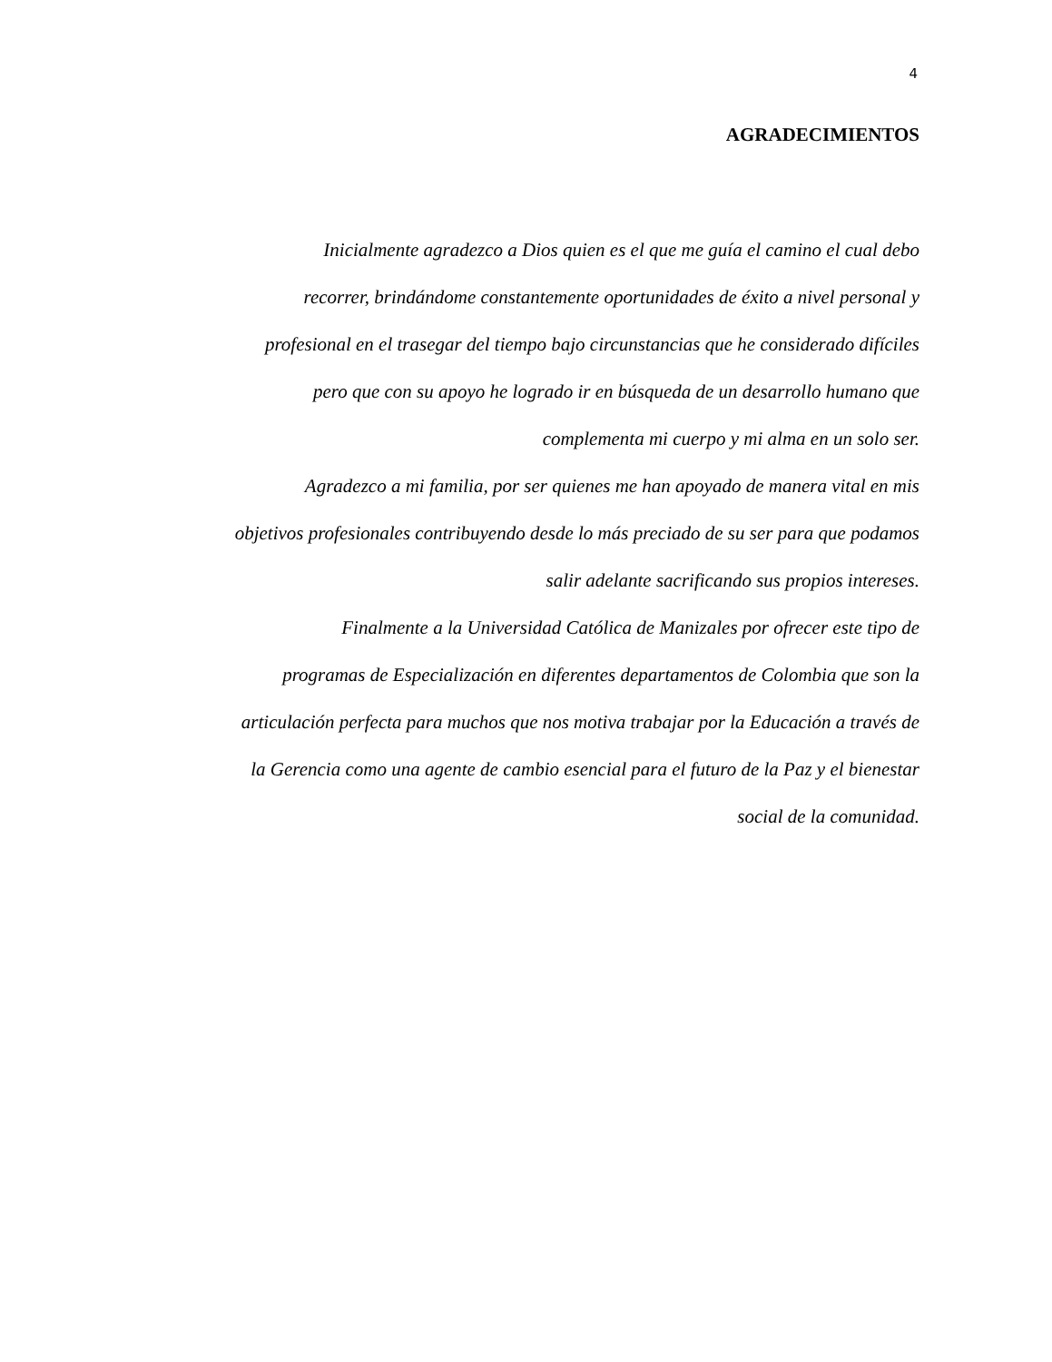4
AGRADECIMIENTOS
Inicialmente agradezco a Dios quien es el que me guía el camino el cual debo
recorrer, brindándome constantemente oportunidades de éxito a nivel personal y
profesional en el trasegar del tiempo bajo circunstancias que he considerado difíciles
pero que con su apoyo he logrado ir en búsqueda de un desarrollo humano que
complementa mi cuerpo y mi alma en un solo ser.
Agradezco a mi familia, por ser quienes me han apoyado de manera vital en mis
objetivos profesionales contribuyendo desde lo más preciado de su ser para que podamos
salir adelante sacrificando sus propios intereses.
Finalmente a la Universidad Católica de Manizales por ofrecer este tipo de
programas de Especialización en diferentes departamentos de Colombia que son la
articulación perfecta para muchos que nos motiva trabajar por la Educación a través de
la Gerencia como una agente de cambio esencial para el futuro de la Paz y el bienestar
social de la comunidad.